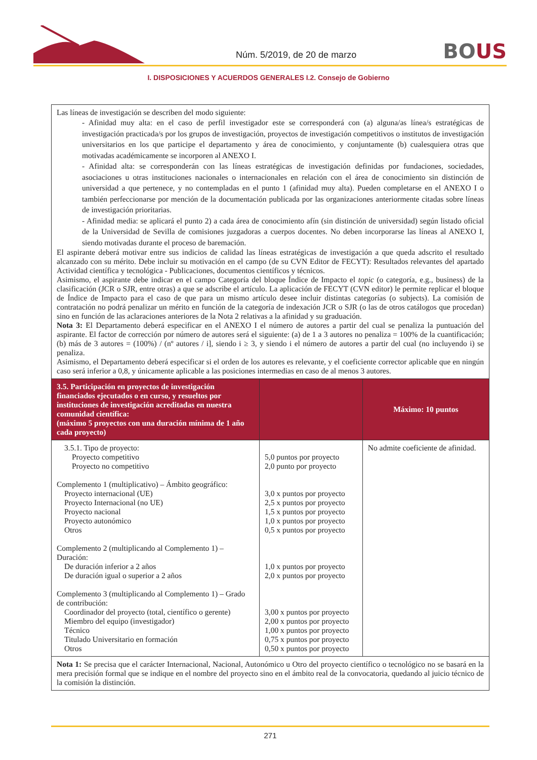Núm. 5/2019, de 20 de marzo BOUS
I. DISPOSICIONES Y ACUERDOS GENERALES I.2. Consejo de Gobierno
| Las líneas de investigación se describen del modo siguiente: - Afinidad muy alta: en el caso de perfil investigador este se corresponderá con (a) alguna/as línea/s estratégicas de investigación practicada/s por los grupos de investigación, proyectos de investigación competitivos o institutos de investigación universitarios en los que participe el departamento y área de conocimiento, y conjuntamente (b) cualesquiera otras que motivadas académicamente se incorporen al ANEXO I. - Afinidad alta: se corresponderán con las líneas estratégicas de investigación definidas por fundaciones, sociedades, asociaciones u otras instituciones nacionales o internacionales en relación con el área de conocimiento sin distinción de universidad a que pertenece, y no contempladas en el punto 1 (afinidad muy alta). Pueden completarse en el ANEXO I o también perfeccionarse por mención de la documentación publicada por las organizaciones anteriormente citadas sobre líneas de investigación prioritarias. - Afinidad media: se aplicará el punto 2) a cada área de conocimiento afín (sin distinción de universidad) según listado oficial de la Universidad de Sevilla de comisiones juzgadoras a cuerpos docentes. No deben incorporarse las líneas al ANEXO I, siendo motivadas durante el proceso de baremación. El aspirante deberá motivar entre sus indicios de calidad las líneas estratégicas de investigación a que queda adscrito el resultado alcanzado con su mérito. Debe incluir su motivación en el campo (de su CVN Editor de FECYT): Resultados relevantes del apartado Actividad científica y tecnológica - Publicaciones, documentos científicos y técnicos. Asimismo, el aspirante debe indicar en el campo Categoría del bloque Índice de Impacto el topic (o categoría, e.g., business) de la clasificación (JCR o SJR, entre otras) a que se adscribe el artículo. La aplicación de FECYT (CVN editor) le permite replicar el bloque de Índice de Impacto para el caso de que para un mismo artículo desee incluir distintas categorías (o subjects). La comisión de contratación no podrá penalizar un mérito en función de la categoría de indexación JCR o SJR (o las de otros catálogos que procedan) sino en función de las aclaraciones anteriores de la Nota 2 relativas a la afinidad y su graduación. Nota 3: El Departamento deberá especificar en el ANEXO I el número de autores a partir del cual se penaliza la puntuación del aspirante. El factor de corrección por número de autores será el siguiente: (a) de 1 a 3 autores no penaliza = 100% de la cuantificación; (b) más de 3 autores = (100%) / (nº autores / i], siendo i ≥ 3, y siendo i el número de autores a partir del cual (no incluyendo i) se penaliza. Asimismo, el Departamento deberá especificar si el orden de los autores es relevante, y el coeficiente corrector aplicable que en ningún caso será inferior a 0,8, y únicamente aplicable a las posiciones intermedias en caso de al menos 3 autores. | | |
| 3.5. Participación en proyectos de investigación financiados ejecutados o en curso, y resueltos por instituciones de investigación acreditadas en nuestra comunidad científica: (máximo 5 proyectos con una duración mínima de 1 año cada proyecto) | | Máximo: 10 puntos |
| 3.5.1. Tipo de proyecto: Proyecto competitivo Proyecto no competitivo Complemento 1 (multiplicativo) – Ámbito geográfico: Proyecto internacional (UE) Proyecto Internacional (no UE) Proyecto nacional Proyecto autonómico Otros Complemento 2 (multiplicando al Complemento 1) – Duración: De duración inferior a 2 años De duración igual o superior a 2 años Complemento 3 (multiplicando al Complemento 1) – Grado de contribución: Coordinador del proyecto (total, científico o gerente) Miembro del equipo (investigador) Técnico Titulado Universitario en formación Otros | 5,0 puntos por proyecto 2,0 punto por proyecto 3,0 x puntos por proyecto 2,5 x puntos por proyecto 1,5 x puntos por proyecto 1,0 x puntos por proyecto 0,5 x puntos por proyecto 1,0 x puntos por proyecto 2,0 x puntos por proyecto 3,00 x puntos por proyecto 2,00 x puntos por proyecto 1,00 x puntos por proyecto 0,75 x puntos por proyecto 0,50 x puntos por proyecto | No admite coeficiente de afinidad. |
| Nota 1: Se precisa que el carácter Internacional, Nacional, Autonómico u Otro del proyecto científico o tecnológico no se basará en la mera precisión formal que se indique en el nombre del proyecto sino en el ámbito real de la convocatoria, quedando al juicio técnico de la comisión la distinción. | | |
271